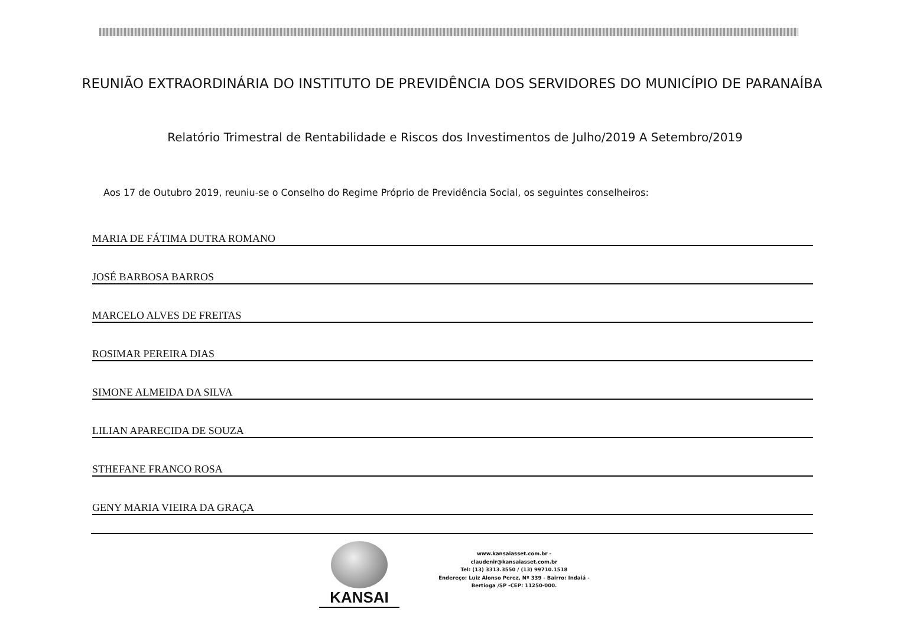REUNIÃO EXTRAORDINÁRIA DO INSTITUTO DE PREVIDÊNCIA DOS SERVIDORES DO MUNICÍPIO DE PARANAÍBA
Relatório Trimestral de Rentabilidade e Riscos dos Investimentos de Julho/2019 A Setembro/2019
Aos 17 de Outubro 2019, reuniu-se o Conselho do Regime Próprio de Previdência Social, os seguintes conselheiros:
MARIA DE FÁTIMA DUTRA ROMANO
JOSÉ BARBOSA BARROS
MARCELO ALVES DE FREITAS
ROSIMAR PEREIRA DIAS
SIMONE ALMEIDA DA SILVA
LILIAN APARECIDA DE SOUZA
STHEFANE FRANCO ROSA
GENY MARIA VIEIRA DA GRAÇA
KANSAI
www.kansaiasset.com.br -
claudenir@kansaiasset.com.br
Tel: (13) 3313.3550 / (13) 99710.1518
Endereço: Luiz Alonso Perez, Nº 339 - Bairro: Indaiá -
Bertioga /SP -CEP: 11250-000.